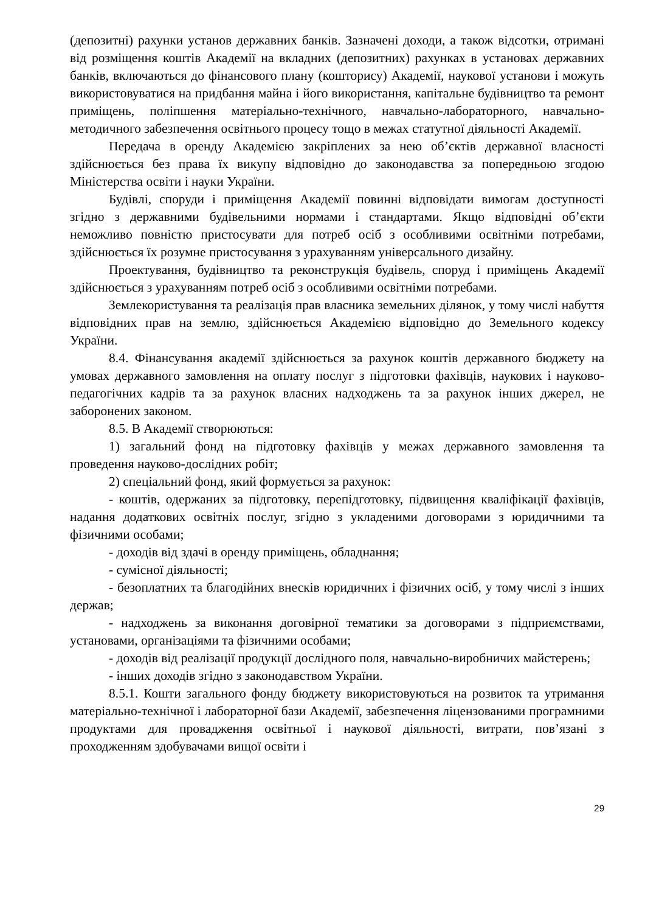(депозитні) рахунки установ державних банків. Зазначені доходи, а також відсотки, отримані від розміщення коштів Академії на вкладних (депозитних) рахунках в установах державних банків, включаються до фінансового плану (кошторису) Академії, наукової установи і можуть використовуватися на придбання майна і його використання, капітальне будівництво та ремонт приміщень, поліпшення матеріально-технічного, навчально-лабораторного, навчально-методичного забезпечення освітнього процесу тощо в межах статутної діяльності Академії.
Передача в оренду Академією закріплених за нею об’єктів державної власності здійснюється без права їх викупу відповідно до законодавства за попередньою згодою Міністерства освіти і науки України.
Будівлі, споруди і приміщення Академії повинні відповідати вимогам доступності згідно з державними будівельними нормами і стандартами. Якщо відповідні об’єкти неможливо повністю пристосувати для потреб осіб з особливими освітніми потребами, здійснюється їх розумне пристосування з урахуванням універсального дизайну.
Проектування, будівництво та реконструкція будівель, споруд і приміщень Академії здійснюється з урахуванням потреб осіб з особливими освітніми потребами.
Землекористування та реалізація прав власника земельних ділянок, у тому числі набуття відповідних прав на землю, здійснюється Академією відповідно до Земельного кодексу України.
8.4. Фінансування академії здійснюється за рахунок коштів державного бюджету на умовах державного замовлення на оплату послуг з підготовки фахівців, наукових і науково-педагогічних кадрів та за рахунок власних надходжень та за рахунок інших джерел, не заборонених законом.
8.5. В Академії створюються:
1) загальний фонд на підготовку фахівців у межах державного замовлення та проведення науково-дослідних робіт;
2) спеціальний фонд, який формується за рахунок:
- коштів, одержаних за підготовку, перепідготовку, підвищення кваліфікації фахівців, надання додаткових освітніх послуг, згідно з укладеними договорами з юридичними та фізичними особами;
- доходів від здачі в оренду приміщень, обладнання;
- сумісної діяльності;
- безоплатних та благодійних внесків юридичних і фізичних осіб, у тому числі з інших держав;
- надходжень за виконання договірної тематики за договорами з підприємствами, установами, організаціями та фізичними особами;
- доходів від реалізації продукції дослідного поля, навчально-виробничих майстерень;
- інших доходів згідно з законодавством України.
8.5.1. Кошти загального фонду бюджету використовуються на розвиток та утримання матеріально-технічної і лабораторної бази Академії, забезпечення ліцензованими програмними продуктами для провадження освітньої і наукової діяльності, витрати, пов’язані з проходженням здобувачами вищої освіти і
29